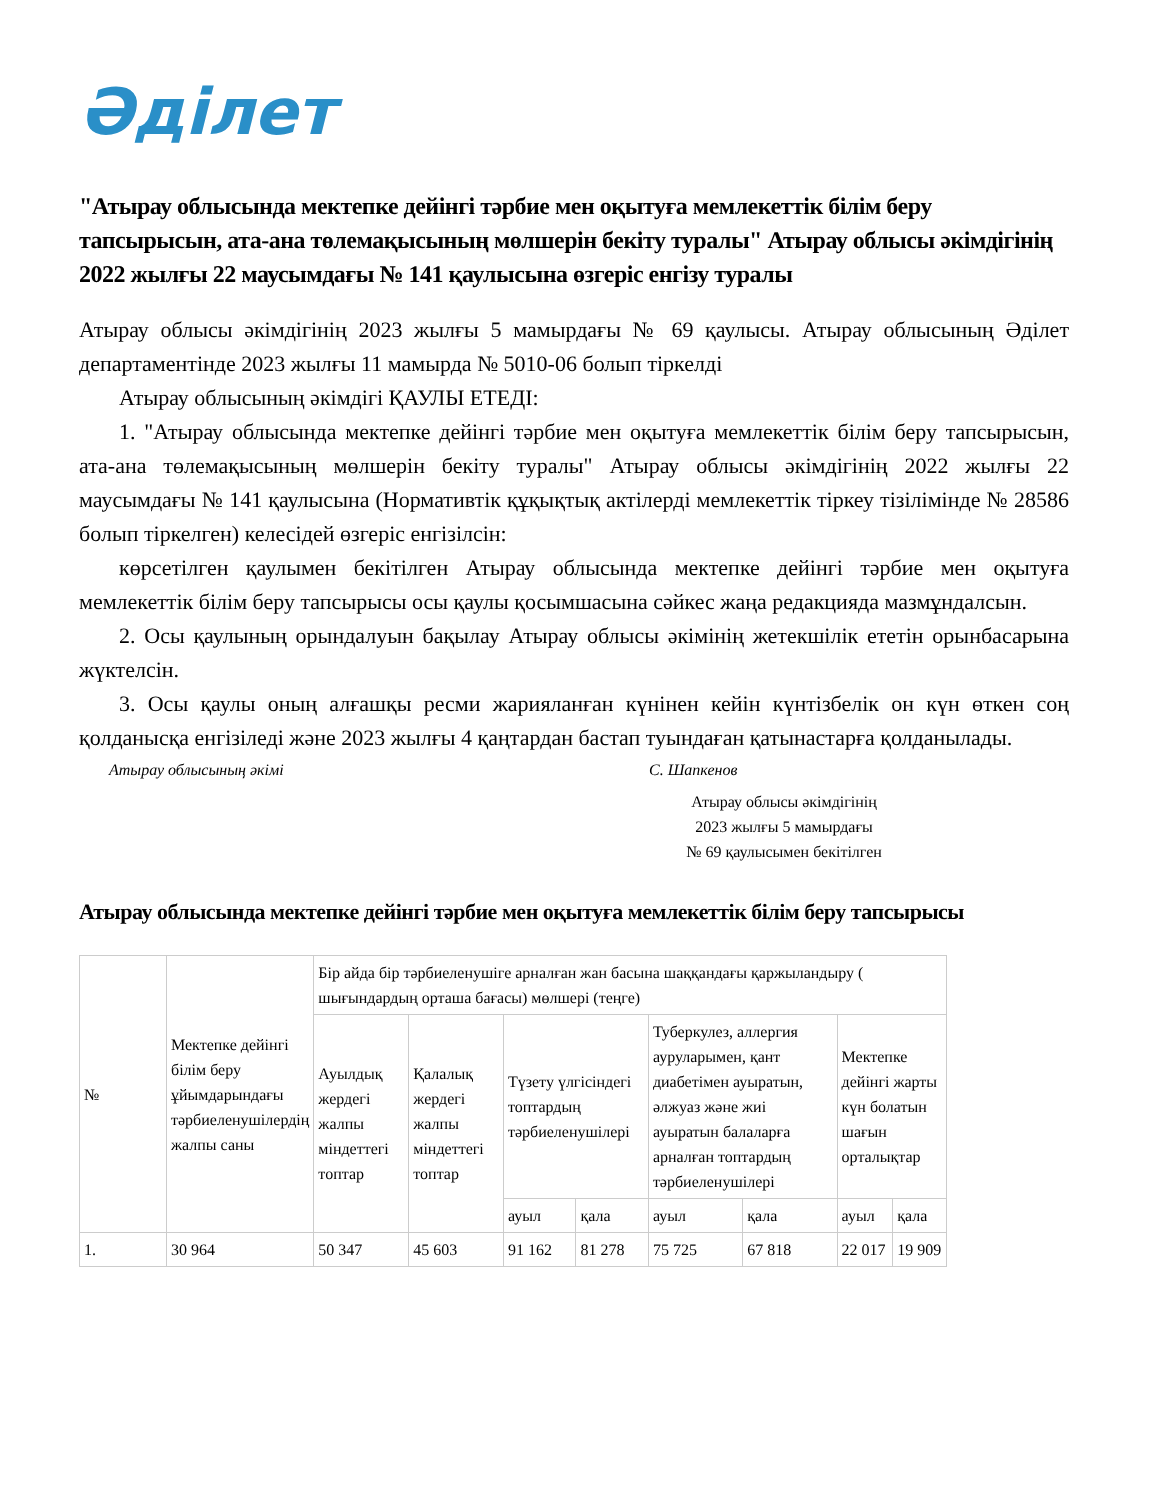Әділет
"Атырау облысында мектепке дейінгі тәрбие мен оқытуға мемлекеттік білім беру тапсырысын, ата-ана төлемақысының мөлшерін бекіту туралы" Атырау облысы әкімдігінің 2022 жылғы 22 маусымдағы № 141 қаулысына өзгеріс енгізу туралы
Атырау облысы әкімдігінің 2023 жылғы 5 мамырдағы № 69 қаулысы. Атырау облысының Әділет департаментінде 2023 жылғы 11 мамырда № 5010-06 болып тіркелді
Атырау облысының әкімдігі ҚАУЛЫ ЕТЕДІ:
1. "Атырау облысында мектепке дейінгі тәрбие мен оқытуға мемлекеттік білім беру тапсырысын, ата-ана төлемақысының мөлшерін бекіту туралы" Атырау облысы әкімдігінің 2022 жылғы 22 маусымдағы № 141 қаулысына (Нормативтік құқықтық актілерді мемлекеттік тіркеу тізілімінде № 28586 болып тіркелген) келесідей өзгеріс енгізілсін:
көрсетілген қаулымен бекітілген Атырау облысында мектепке дейінгі тәрбие мен оқытуға мемлекеттік білім беру тапсырысы осы қаулы қосымшасына сәйкес жаңа редакцияда мазмұндалсын.
2. Осы қаулының орындалуын бақылау Атырау облысы әкімінің жетекшілік ететін орынбасарына жүктелсін.
3. Осы қаулы оның алғашқы ресми жарияланған күнінен кейін күнтізбелік он күн өткен соң қолданысқа енгізіледі және 2023 жылғы 4 қаңтардан бастап туындаған қатынастарға қолданылады.
Атырау облысының әкімі С. Шапкенов
Атырау облысы әкімдігінің
2023 жылғы 5 мамырдағы
№ 69 қаулысымен бекітілген
Атырау облысында мектепке дейінгі тәрбие мен оқытуға мемлекеттік білім беру тапсырысы
| № | Мектепке дейінгі білім беру ұйымдарындағы тәрбиеленушілердің жалпы саны | Бір айда бір тәрбиеленушіге арналған жан басына шаққандағы қаржыландыру ( шығындардың орташа бағасы) мөлшері (теңге) | | | | | | | |
| --- | --- | --- | --- | --- | --- | --- | --- | --- | --- |
| | | Ауылдық жердегі жалпы міндеттегі топтар | Қалалық жердегі жалпы міндеттегі топтар | Түзету үлгісіндегі топтардың тәрбиеленушілері | | Туберкулез, аллергия ауруларымен, қант диабетімен ауыратын, әлжуаз және жиі ауыратын балаларға арналған топтардың тәрбиеленушілері | | Мектепке дейінгі жарты күн болатын шағын орталықтар | |
| | | | | ауыл | қала | ауыл | қала | ауыл | қала |
| 1. | 30 964 | 50 347 | 45 603 | 91 162 | 81 278 | 75 725 | 67 818 | 22 017 | 19 909 |